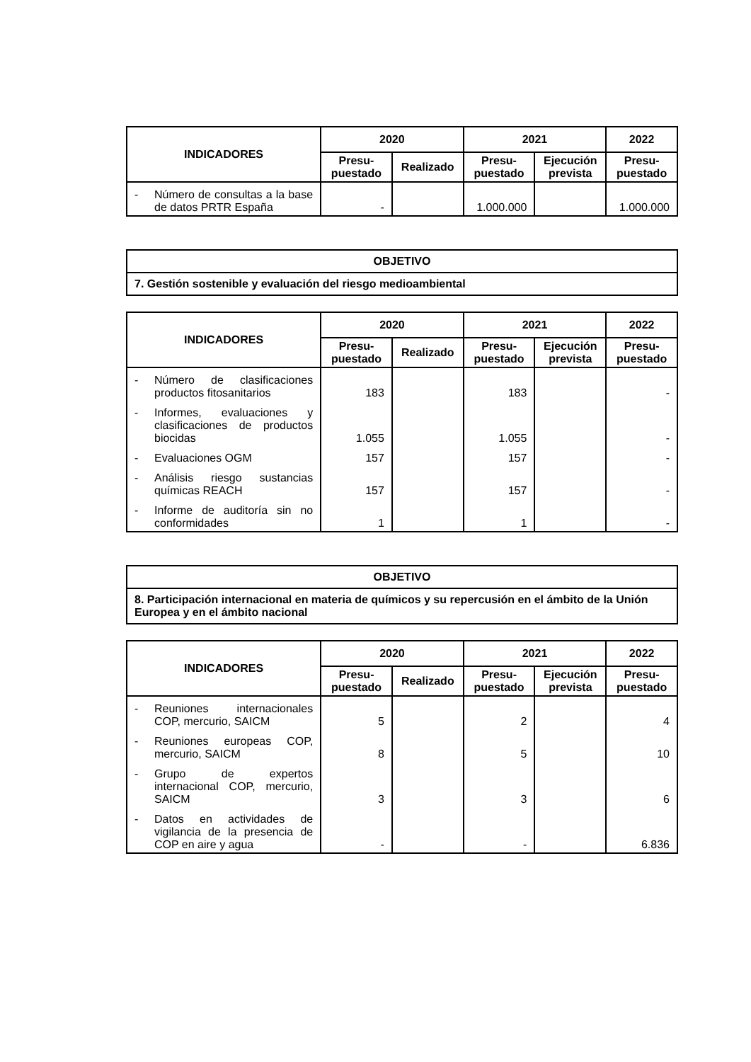| INDICADORES | 2020 | | 2021 | | 2022 |
| --- | --- | --- | --- | --- | --- |
| | Presu- puestado | Realizado | Presu- puestado | Ejecución prevista | Presu- puestado |
| - Número de consultas a la base de datos PRTR España | - | | 1.000.000 | | 1.000.000 |
| OBJETIVO |
| --- |
| 7. Gestión sostenible y evaluación del riesgo medioambiental |
| INDICADORES | 2020 | | 2021 | | 2022 |
| --- | --- | --- | --- | --- | --- |
| | Presu- puestado | Realizado | Presu- puestado | Ejecución prevista | Presu- puestado |
| - Número de clasificaciones productos fitosanitarios | 183 | | 183 | | - |
| - Informes, evaluaciones y clasificaciones de productos biocidas | 1.055 | | 1.055 | | - |
| - Evaluaciones OGM | 157 | | 157 | | - |
| - Análisis riesgo sustancias químicas REACH | 157 | | 157 | | - |
| - Informe de auditoría sin no conformidades | 1 | | 1 | | - |
| OBJETIVO |
| --- |
| 8. Participación internacional en materia de químicos y su repercusión en el ámbito de la Unión Europea y en el ámbito nacional |
| INDICADORES | 2020 | | 2021 | | 2022 |
| --- | --- | --- | --- | --- | --- |
| | Presu- puestado | Realizado | Presu- puestado | Ejecución prevista | Presu- puestado |
| - Reuniones internacionales COP, mercurio, SAICM | 5 | | 2 | | 4 |
| - Reuniones europeas COP, mercurio, SAICM | 8 | | 5 | | 10 |
| - Grupo de expertos internacional COP, mercurio, SAICM | 3 | | 3 | | 6 |
| - Datos en actividades de vigilancia de la presencia de COP en aire y agua | - | | - | | 6.836 |